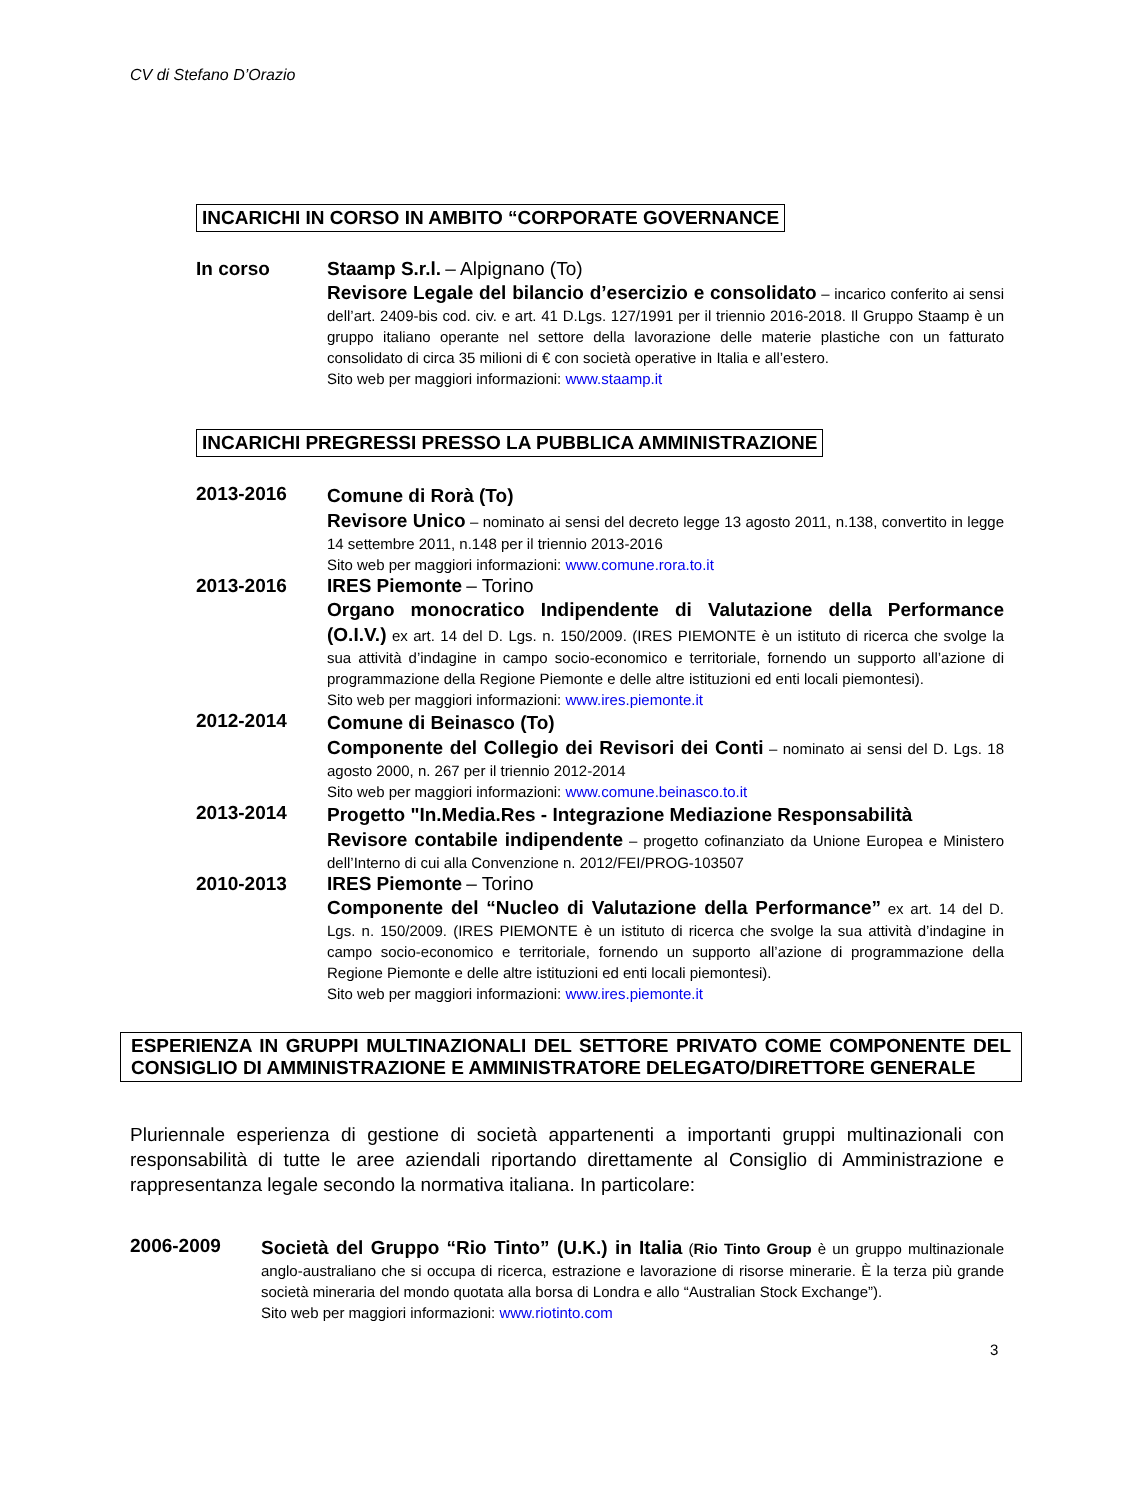CV di Stefano D’Orazio
INCARICHI IN CORSO IN AMBITO “CORPORATE GOVERNANCE
In corso
Staamp S.r.l. – Alpignano (To)
Revisore Legale del bilancio d’esercizio e consolidato – incarico conferito ai sensi dell’art. 2409-bis cod. civ. e art. 41 D.Lgs. 127/1991 per il triennio 2016-2018. Il Gruppo Staamp è un gruppo italiano operante nel settore della lavorazione delle materie plastiche con un fatturato consolidato di circa 35 milioni di € con società operative in Italia e all’estero.
Sito web per maggiori informazioni: www.staamp.it
INCARICHI PREGRESSI PRESSO LA PUBBLICA AMMINISTRAZIONE
2013-2016
Comune di Rorà (To)
Revisore Unico – nominato ai sensi del decreto legge 13 agosto 2011, n.138, convertito in legge 14 settembre 2011, n.148 per il triennio 2013-2016
Sito web per maggiori informazioni: www.comune.rora.to.it
2013-2016
IRES Piemonte – Torino
Organo monocratico Indipendente di Valutazione della Performance (O.I.V.) ex art. 14 del D. Lgs. n. 150/2009. (IRES PIEMONTE è un istituto di ricerca che svolge la sua attività d’indagine in campo socio-economico e territoriale, fornendo un supporto all’azione di programmazione della Regione Piemonte e delle altre istituzioni ed enti locali piemontesi).
Sito web per maggiori informazioni: www.ires.piemonte.it
2012-2014
Comune di Beinasco (To)
Componente del Collegio dei Revisori dei Conti – nominato ai sensi del D. Lgs. 18 agosto 2000, n. 267 per il triennio 2012-2014
Sito web per maggiori informazioni: www.comune.beinasco.to.it
2013-2014
Progetto "In.Media.Res - Integrazione Mediazione Responsabilità
Revisore contabile indipendente – progetto cofinanziato da Unione Europea e Ministero dell’Interno di cui alla Convenzione n. 2012/FEI/PROG-103507
2010-2013
IRES Piemonte – Torino
Componente del “Nucleo di Valutazione della Performance” ex art. 14 del D. Lgs. n. 150/2009. (IRES PIEMONTE è un istituto di ricerca che svolge la sua attività d’indagine in campo socio-economico e territoriale, fornendo un supporto all’azione di programmazione della Regione Piemonte e delle altre istituzioni ed enti locali piemontesi).
Sito web per maggiori informazioni: www.ires.piemonte.it
ESPERIENZA IN GRUPPI MULTINAZIONALI DEL SETTORE PRIVATO COME COMPONENTE DEL CONSIGLIO DI AMMINISTRAZIONE E AMMINISTRATORE DELEGATO/DIRETTORE GENERALE
Pluriennale esperienza di gestione di società appartenenti a importanti gruppi multinazionali con responsabilità di tutte le aree aziendali riportando direttamente al Consiglio di Amministrazione e rappresentanza legale secondo la normativa italiana. In particolare:
2006-2009
Società del Gruppo “Rio Tinto” (U.K.) in Italia (Rio Tinto Group è un gruppo multinazionale anglo-australiano che si occupa di ricerca, estrazione e lavorazione di risorse minerarie. È la terza più grande società mineraria del mondo quotata alla borsa di Londra e allo “Australian Stock Exchange”).
Sito web per maggiori informazioni: www.riotinto.com
3